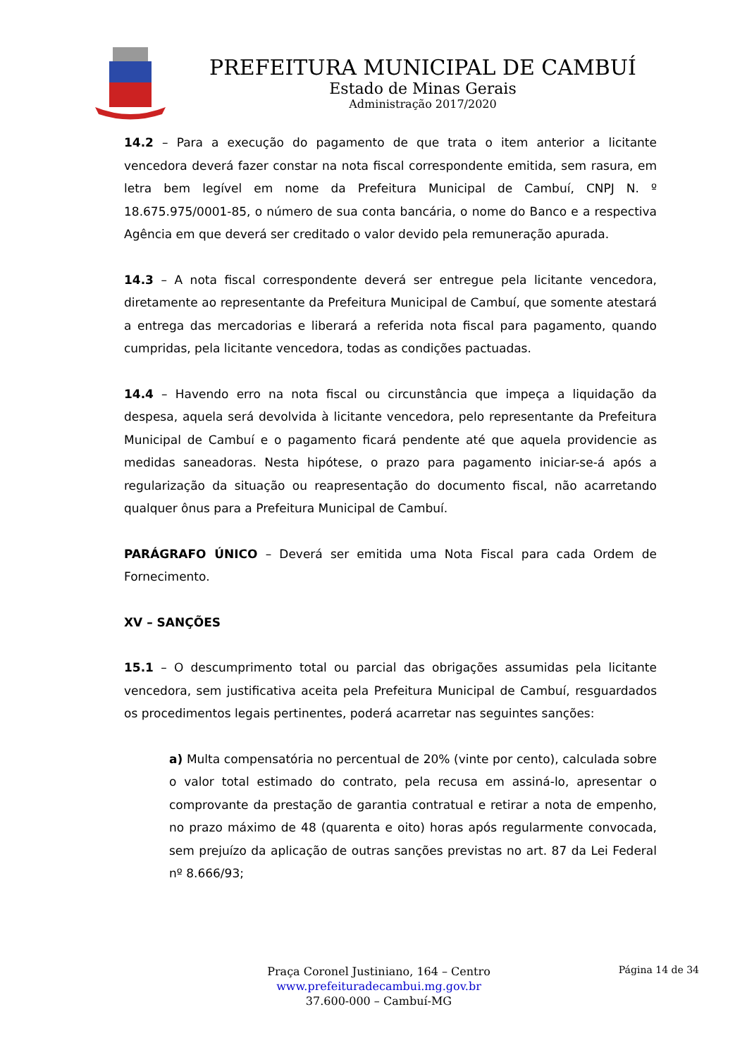PREFEITURA MUNICIPAL DE CAMBUÍ
Estado de Minas Gerais
Administração 2017/2020
14.2 – Para a execução do pagamento de que trata o item anterior a licitante vencedora deverá fazer constar na nota fiscal correspondente emitida, sem rasura, em letra bem legível em nome da Prefeitura Municipal de Cambuí, CNPJ N. º 18.675.975/0001-85, o número de sua conta bancária, o nome do Banco e a respectiva Agência em que deverá ser creditado o valor devido pela remuneração apurada.
14.3 – A nota fiscal correspondente deverá ser entregue pela licitante vencedora, diretamente ao representante da Prefeitura Municipal de Cambuí, que somente atestará a entrega das mercadorias e liberará a referida nota fiscal para pagamento, quando cumpridas, pela licitante vencedora, todas as condições pactuadas.
14.4 – Havendo erro na nota fiscal ou circunstância que impeça a liquidação da despesa, aquela será devolvida à licitante vencedora, pelo representante da Prefeitura Municipal de Cambuí e o pagamento ficará pendente até que aquela providencie as medidas saneadoras. Nesta hipótese, o prazo para pagamento iniciar-se-á após a regularização da situação ou reapresentação do documento fiscal, não acarretando qualquer ônus para a Prefeitura Municipal de Cambuí.
PARÁGRAFO ÚNICO – Deverá ser emitida uma Nota Fiscal para cada Ordem de Fornecimento.
XV – SANÇÕES
15.1 – O descumprimento total ou parcial das obrigações assumidas pela licitante vencedora, sem justificativa aceita pela Prefeitura Municipal de Cambuí, resguardados os procedimentos legais pertinentes, poderá acarretar nas seguintes sanções:
a) Multa compensatória no percentual de 20% (vinte por cento), calculada sobre o valor total estimado do contrato, pela recusa em assiná-lo, apresentar o comprovante da prestação de garantia contratual e retirar a nota de empenho, no prazo máximo de 48 (quarenta e oito) horas após regularmente convocada, sem prejuízo da aplicação de outras sanções previstas no art. 87 da Lei Federal nº 8.666/93;
Praça Coronel Justiniano, 164 – Centro
www.prefeituradecambui.mg.gov.br
37.600-000 – Cambuí-MG
Página 14 de 34